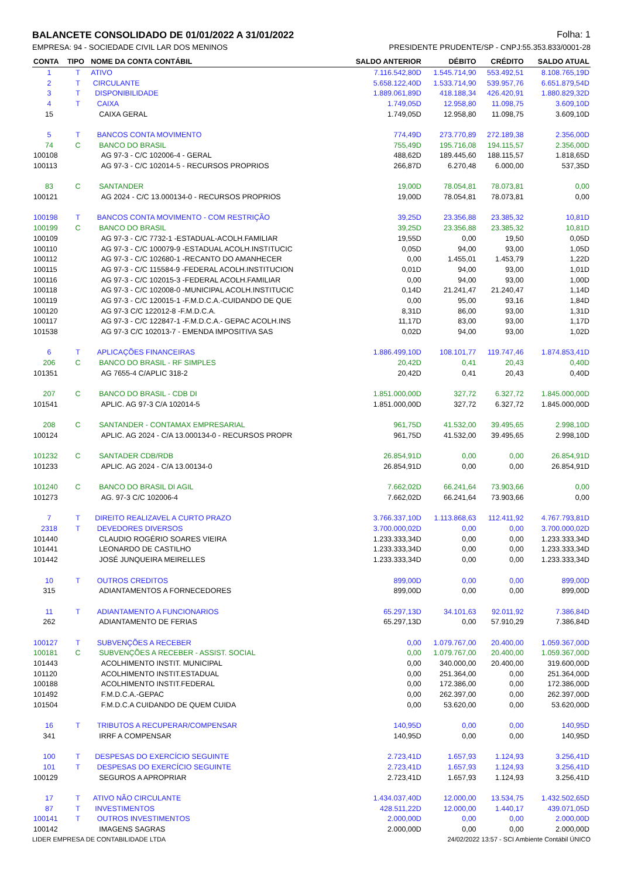BALANCETE CONSOLIDADO DE 01/01/2022 A 31/01/2022 Folha: 1
EMPRESA: 94 - SOCIEDADE CIVIL LAR DOS MENINOS PRESIDENTE PRUDENTE/SP - CNPJ:55.353.833/0001-28
| CONTA | TIPO | NOME DA CONTA CONTÁBIL | SALDO ANTERIOR | DÉBITO | CRÉDITO | SALDO ATUAL |
| --- | --- | --- | --- | --- | --- | --- |
| 1 | T | ATIVO | 7.116.542,80D | 1.545.714,90 | 553.492,51 | 8.108.765,19D |
| 2 | T | CIRCULANTE | 5.658.122,40D | 1.533.714,90 | 539.957,76 | 6.651.879,54D |
| 3 | T | DISPONIBILIDADE | 1.889.061,89D | 418.188,34 | 426.420,91 | 1.880.829,32D |
| 4 | T | CAIXA | 1.749,05D | 12.958,80 | 11.098,75 | 3.609,10D |
| 15 | | CAIXA GERAL | 1.749,05D | 12.958,80 | 11.098,75 | 3.609,10D |
| 5 | T | BANCOS CONTA MOVIMENTO | 774,49D | 273.770,89 | 272.189,38 | 2.356,00D |
| 74 | C | BANCO DO BRASIL | 755,49D | 195.716,08 | 194.115,57 | 2.356,00D |
| 100108 | | AG 97-3 - C/C 102006-4 - GERAL | 488,62D | 189.445,60 | 188.115,57 | 1.818,65D |
| 100113 | | AG 97-3 - C/C 102014-5 - RECURSOS PROPRIOS | 266,87D | 6.270,48 | 6.000,00 | 537,35D |
| 83 | C | SANTANDER | 19,00D | 78.054,81 | 78.073,81 | 0,00 |
| 100121 | | AG 2024 - C/C 13.000134-0 - RECURSOS PROPRIOS | 19,00D | 78.054,81 | 78.073,81 | 0,00 |
| 100198 | T | BANCOS CONTA MOVIMENTO - COM RESTRIÇÃO | 39,25D | 23.356,88 | 23.385,32 | 10,81D |
| 100199 | C | BANCO DO BRASIL | 39,25D | 23.356,88 | 23.385,32 | 10,81D |
| 100109 | | AG 97-3 - C/C 7732-1 -ESTADUAL-ACOLH.FAMILIAR | 19,55D | 0,00 | 19,50 | 0,05D |
| 100110 | | AG 97-3 - C/C 100079-9 -ESTADUAL ACOLH.INSTITUCIC | 0,05D | 94,00 | 93,00 | 1,05D |
| 100112 | | AG 97-3 - C/C 102680-1 -RECANTO DO AMANHECER | 0,00 | 1.455,01 | 1.453,79 | 1,22D |
| 100115 | | AG 97-3 - C/C 115584-9 -FEDERAL ACOLH.INSTITUCION | 0,01D | 94,00 | 93,00 | 1,01D |
| 100116 | | AG 97-3 - C/C 102015-3 -FEDERAL ACOLH.FAMILIAR | 0,00 | 94,00 | 93,00 | 1,00D |
| 100118 | | AG 97-3 - C/C 102008-0 -MUNICIPAL ACOLH.INSTITUCIC | 0,14D | 21.241,47 | 21.240,47 | 1,14D |
| 100119 | | AG 97-3 - C/C 120015-1 -F.M.D.C.A.-CUIDANDO DE QUE | 0,00 | 95,00 | 93,16 | 1,84D |
| 100120 | | AG 97-3 C/C 122012-8 -F.M.D.C.A. | 8,31D | 86,00 | 93,00 | 1,31D |
| 100117 | | AG 97-3 - C/C 122847-1 -F.M.D.C.A.- GEPAC ACOLH.INS | 11,17D | 83,00 | 93,00 | 1,17D |
| 101538 | | AG 97-3 C/C 102013-7 - EMENDA IMPOSITIVA SAS | 0,02D | 94,00 | 93,00 | 1,02D |
| 6 | T | APLICAÇÕES FINANCEIRAS | 1.886.499,10D | 108.101,77 | 119.747,46 | 1.874.853,41D |
| 206 | C | BANCO DO BRASIL - RF SIMPLES | 20,42D | 0,41 | 20,43 | 0,40D |
| 101351 | | AG 7655-4 C/APLIC 318-2 | 20,42D | 0,41 | 20,43 | 0,40D |
| 207 | C | BANCO DO BRASIL - CDB DI | 1.851.000,00D | 327,72 | 6.327,72 | 1.845.000,00D |
| 101541 | | APLIC. AG 97-3 C/A 102014-5 | 1.851.000,00D | 327,72 | 6.327,72 | 1.845.000,00D |
| 208 | C | SANTANDER - CONTAMAX EMPRESARIAL | 961,75D | 41.532,00 | 39.495,65 | 2.998,10D |
| 100124 | | APLIC. AG 2024 - C/A 13.000134-0 - RECURSOS PROPR | 961,75D | 41.532,00 | 39.495,65 | 2.998,10D |
| 101232 | C | SANTADER CDB/RDB | 26.854,91D | 0,00 | 0,00 | 26.854,91D |
| 101233 | | APLIC. AG 2024 - C/A 13.00134-0 | 26.854,91D | 0,00 | 0,00 | 26.854,91D |
| 101240 | C | BANCO DO BRASIL DI AGIL | 7.662,02D | 66.241,64 | 73.903,66 | 0,00 |
| 101273 | | AG. 97-3 C/C 102006-4 | 7.662,02D | 66.241,64 | 73.903,66 | 0,00 |
| 7 | T | DIREITO REALIZAVEL A CURTO PRAZO | 3.766.337,10D | 1.113.868,63 | 112.411,92 | 4.767.793,81D |
| 2318 | T | DEVEDORES DIVERSOS | 3.700.000,02D | 0,00 | 0,00 | 3.700.000,02D |
| 101440 | | CLAUDIO ROGÉRIO SOARES VIEIRA | 1.233.333,34D | 0,00 | 0,00 | 1.233.333,34D |
| 101441 | | LEONARDO DE CASTILHO | 1.233.333,34D | 0,00 | 0,00 | 1.233.333,34D |
| 101442 | | JOSÉ JUNQUEIRA MEIRELLES | 1.233.333,34D | 0,00 | 0,00 | 1.233.333,34D |
| 10 | T | OUTROS CREDITOS | 899,00D | 0,00 | 0,00 | 899,00D |
| 315 | | ADIANTAMENTOS A FORNECEDORES | 899,00D | 0,00 | 0,00 | 899,00D |
| 11 | T | ADIANTAMENTO A FUNCIONARIOS | 65.297,13D | 34.101,63 | 92.011,92 | 7.386,84D |
| 262 | | ADIANTAMENTO DE FERIAS | 65.297,13D | 0,00 | 57.910,29 | 7.386,84D |
| 100127 | T | SUBVENÇÕES A RECEBER | 0,00 | 1.079.767,00 | 20.400,00 | 1.059.367,00D |
| 100181 | C | SUBVENÇÕES A RECEBER - ASSIST. SOCIAL | 0,00 | 1.079.767,00 | 20.400,00 | 1.059.367,00D |
| 101443 | | ACOLHIMENTO INSTIT. MUNICIPAL | 0,00 | 340.000,00 | 20.400,00 | 319.600,00D |
| 101120 | | ACOLHIMENTO INSTIT.ESTADUAL | 0,00 | 251.364,00 | 0,00 | 251.364,00D |
| 100188 | | ACOLHIMENTO INSTIT.FEDERAL | 0,00 | 172.386,00 | 0,00 | 172.386,00D |
| 101492 | | F.M.D.C.A.-GEPAC | 0,00 | 262.397,00 | 0,00 | 262.397,00D |
| 101504 | | F.M.D.C.A CUIDANDO DE QUEM CUIDA | 0,00 | 53.620,00 | 0,00 | 53.620,00D |
| 16 | T | TRIBUTOS A RECUPERAR/COMPENSAR | 140,95D | 0,00 | 0,00 | 140,95D |
| 341 | | IRRF A COMPENSAR | 140,95D | 0,00 | 0,00 | 140,95D |
| 100 | T | DESPESAS DO EXERCÍCIO SEGUINTE | 2.723,41D | 1.657,93 | 1.124,93 | 3.256,41D |
| 101 | T | DESPESAS DO EXERCÍCIO SEGUINTE | 2.723,41D | 1.657,93 | 1.124,93 | 3.256,41D |
| 100129 | | SEGUROS A APROPRIAR | 2.723,41D | 1.657,93 | 1.124,93 | 3.256,41D |
| 17 | T | ATIVO NÃO CIRCULANTE | 1.434.037,40D | 12.000,00 | 13.534,75 | 1.432.502,65D |
| 87 | T | INVESTIMENTOS | 428.511,22D | 12.000,00 | 1.440,17 | 439.071,05D |
| 100141 | T | OUTROS INVESTIMENTOS | 2.000,00D | 0,00 | 0,00 | 2.000,00D |
| 100142 | | IMAGENS SAGRAS | 2.000,00D | 0,00 | 0,00 | 2.000,00D |
LIDER EMPRESA DE CONTABILIDADE LTDA 24/02/2022 13:57 - SCI Ambiente Contábil ÚNICO